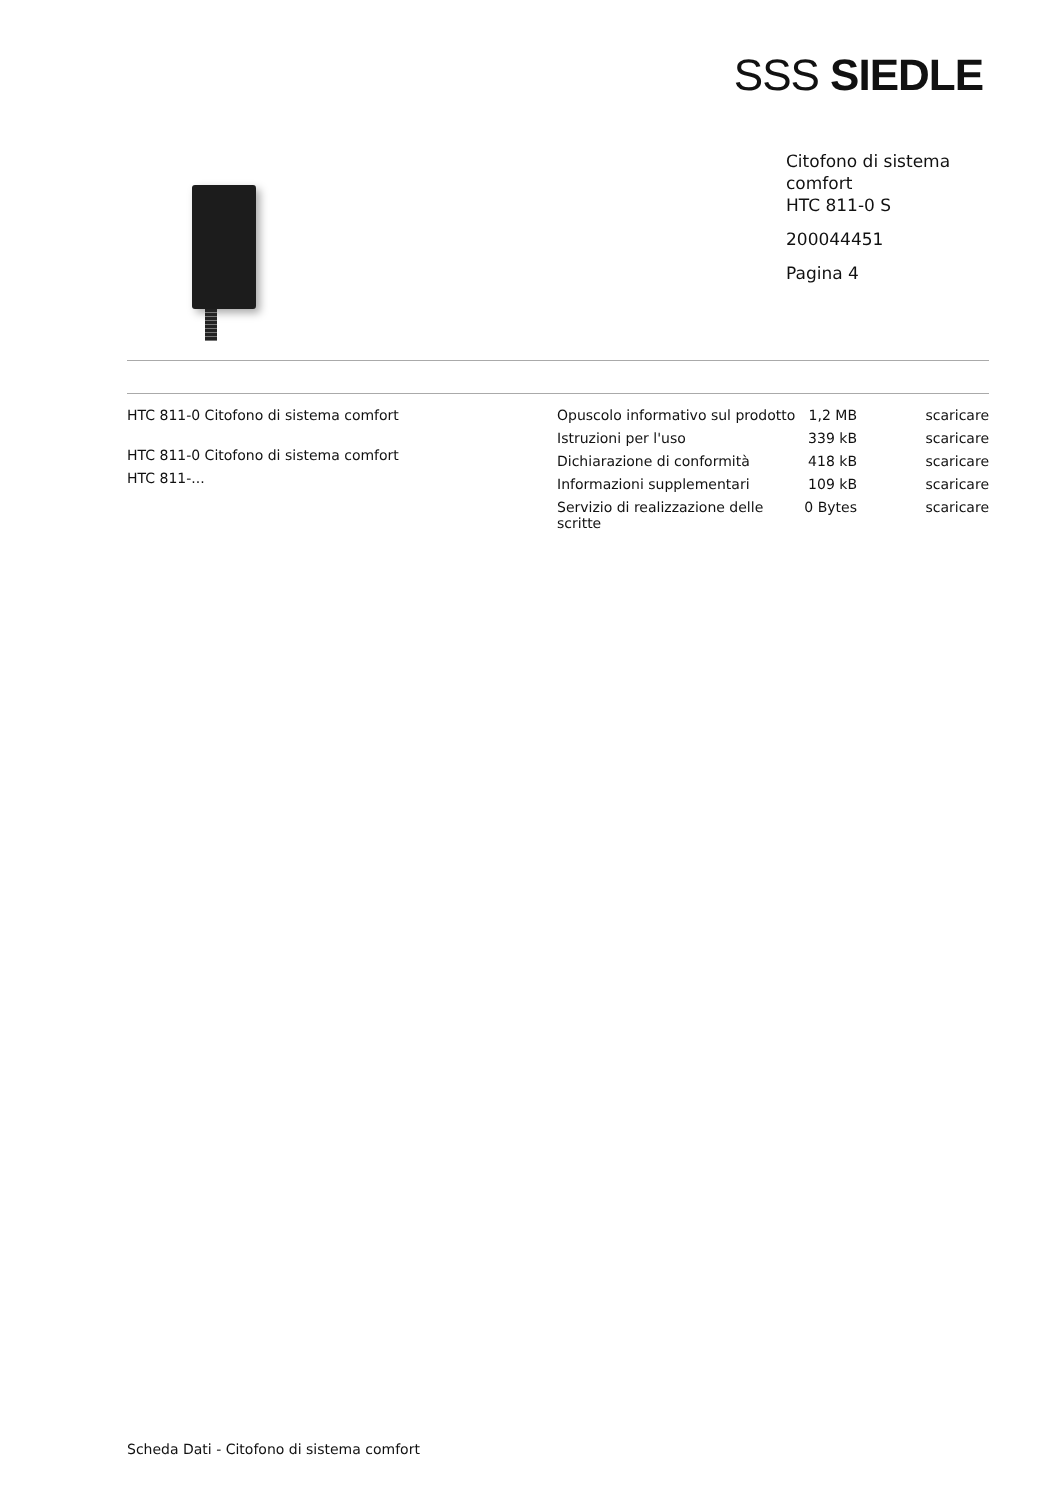SSS SIEDLE
Citofono di sistema
comfort
HTC 811-0 S
200044451
Pagina 4
HTC 811-0 Citofono di sistema comfort
HTC 811-0 Citofono di sistema comfort
HTC 811-...
| Opuscolo informativo sul prodotto | 1,2 MB | scaricare |
| Istruzioni per l'uso | 339 kB | scaricare |
| Dichiarazione di conformità | 418 kB | scaricare |
| Informazioni supplementari | 109 kB | scaricare |
| Servizio di realizzazione delle scritte | 0 Bytes | scaricare |
Scheda Dati - Citofono di sistema comfort